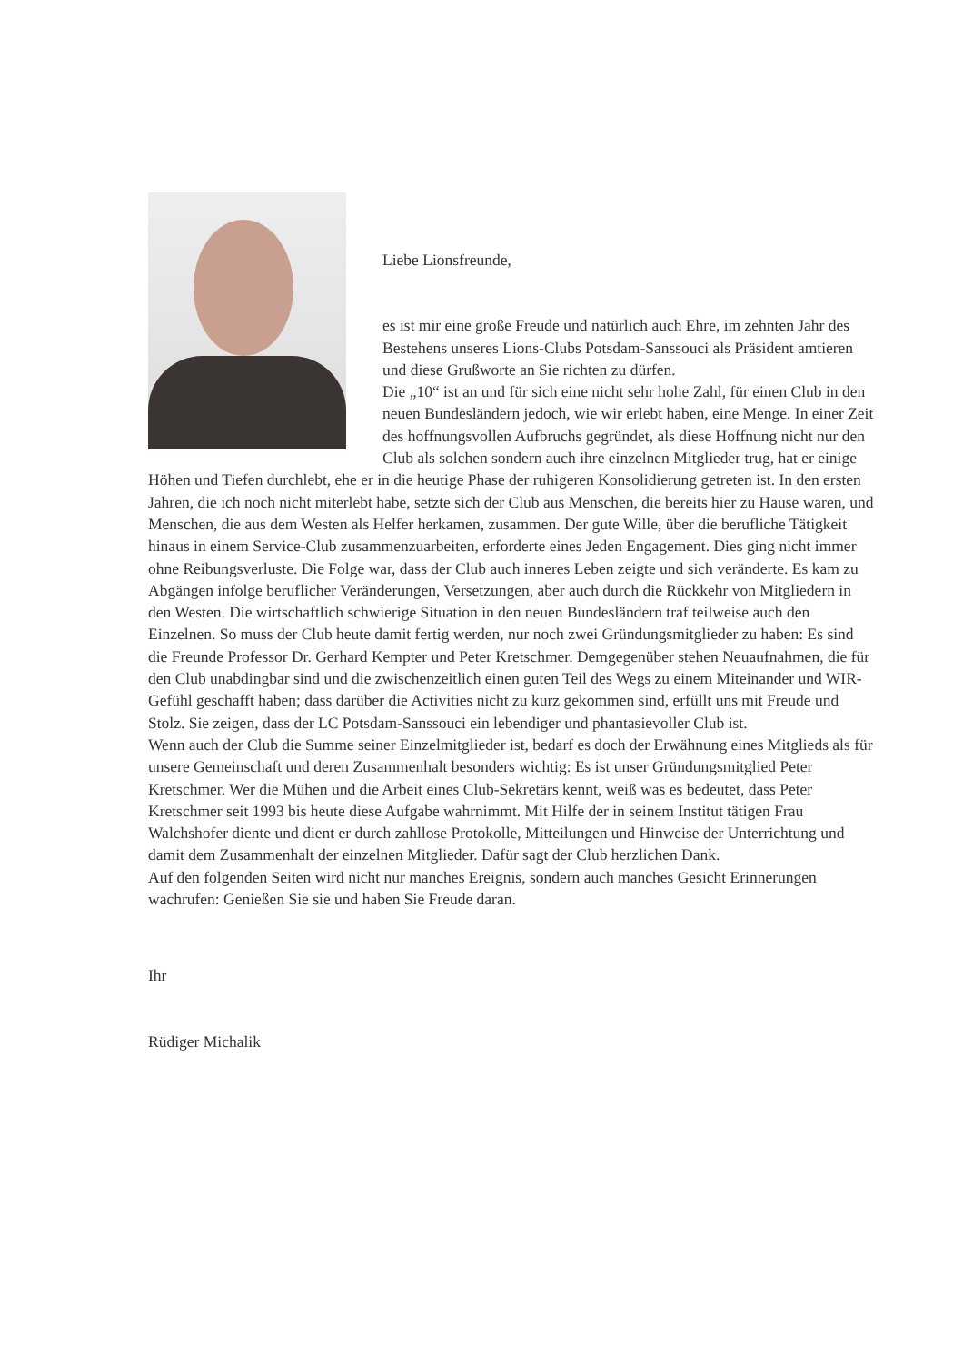Liebe Lionsfreunde,
es ist mir eine große Freude und natürlich auch Ehre, im zehnten Jahr des Bestehens unseres Lions-Clubs Potsdam-Sanssouci als Präsident amtieren und diese Grußworte an Sie richten zu dürfen.
Die „10“ ist an und für sich eine nicht sehr hohe Zahl, für einen Club in den neuen Bundesländern jedoch, wie wir erlebt haben, eine Menge. In einer Zeit des hoffnungsvollen Aufbruchs gegründet, als diese Hoffnung nicht nur den Club als solchen sondern auch ihre einzelnen Mitglieder trug, hat er einige Höhen und Tiefen durchlebt, ehe er in die heutige Phase der ruhigeren Konsolidierung getreten ist. In den ersten Jahren, die ich noch nicht miterlebt habe, setzte sich der Club aus Menschen, die bereits hier zu Hause waren, und Menschen, die aus dem Westen als Helfer herkamen, zusammen. Der gute Wille, über die berufliche Tätigkeit hinaus in einem Service-Club zusammenzuarbeiten, erforderte eines Jeden Engagement. Dies ging nicht immer ohne Reibungsverluste. Die Folge war, dass der Club auch inneres Leben zeigte und sich veränderte. Es kam zu Abgängen infolge beruflicher Veränderungen, Versetzungen, aber auch durch die Rückkehr von Mitgliedern in den Westen. Die wirtschaftlich schwierige Situation in den neuen Bundesländern traf teilweise auch den Einzelnen. So muss der Club heute damit fertig werden, nur noch zwei Gründungsmitglieder zu haben: Es sind die Freunde Professor Dr. Gerhard Kempter und Peter Kretschmer. Demgegenüber stehen Neuaufnahmen, die für den Club unabdingbar sind und die zwischenzeitlich einen guten Teil des Wegs zu einem Miteinander und WIR-Gefühl geschafft haben; dass darüber die Activities nicht zu kurz gekommen sind, erfüllt uns mit Freude und Stolz. Sie zeigen, dass der LC Potsdam-Sanssouci ein lebendiger und phantasievoller Club ist.
Wenn auch der Club die Summe seiner Einzelmitglieder ist, bedarf es doch der Erwähnung eines Mitglieds als für unsere Gemeinschaft und deren Zusammenhalt besonders wichtig: Es ist unser Gründungsmitglied Peter Kretschmer. Wer die Mühen und die Arbeit eines Club-Sekretärs kennt, weiß was es bedeutet, dass Peter Kretschmer seit 1993 bis heute diese Aufgabe wahrnimmt. Mit Hilfe der in seinem Institut tätigen Frau Walchshofer diente und dient er durch zahllose Protokolle, Mitteilungen und Hinweise der Unterrichtung und damit dem Zusammenhalt der einzelnen Mitglieder. Dafür sagt der Club herzlichen Dank.
Auf den folgenden Seiten wird nicht nur manches Ereignis, sondern auch manches Gesicht Erinnerungen wachrufen: Genießen Sie sie und haben Sie Freude daran.
Ihr
Rüdiger Michalik